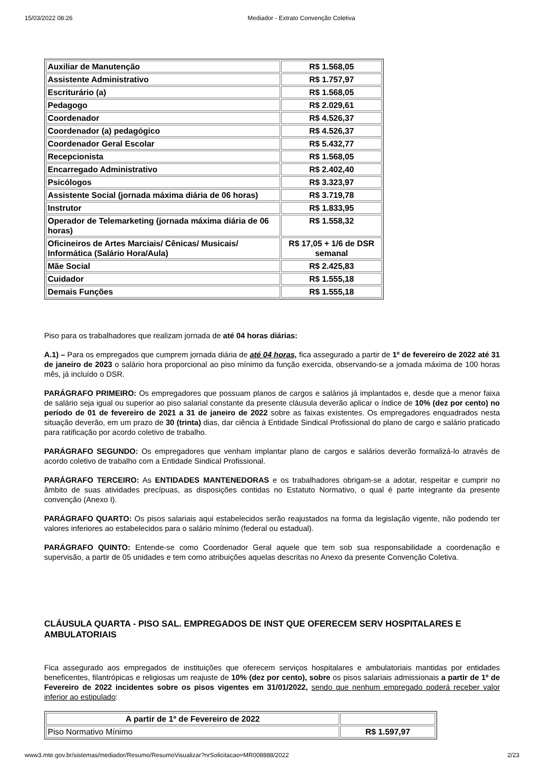15/03/2022 08:26 Mediador - Extrato Convenção Coletiva
| Auxiliar de Manutenção | R$ 1.568,05 |
| Assistente Administrativo | R$ 1.757,97 |
| Escriturário (a) | R$ 1.568,05 |
| Pedagogo | R$ 2.029,61 |
| Coordenador | R$ 4.526,37 |
| Coordenador (a) pedagógico | R$ 4.526,37 |
| Coordenador Geral Escolar | R$ 5.432,77 |
| Recepcionista | R$ 1.568,05 |
| Encarregado Administrativo | R$ 2.402,40 |
| Psicólogos | R$ 3.323,97 |
| Assistente Social (jornada máxima diária de 06 horas) | R$ 3.719,78 |
| Instrutor | R$ 1.833,95 |
| Operador de Telemarketing (jornada máxima diária de 06 horas) | R$ 1.558,32 |
| Oficineiros de Artes Marciais/ Cênicas/ Musicais/ Informática (Salário Hora/Aula) | R$ 17,05 + 1/6 de DSR semanal |
| Mãe Social | R$ 2.425,83 |
| Cuidador | R$ 1.555,18 |
| Demais Funções | R$ 1.555,18 |
Piso para os trabalhadores que realizam jornada de até 04 horas diárias:
A.1) – Para os empregados que cumprem jornada diária de até 04 horas, fica assegurado a partir de 1º de fevereiro de 2022 até 31 de janeiro de 2023 o salário hora proporcional ao piso mínimo da função exercida, observando-se a jornada máxima de 100 horas mês, já incluído o DSR.
PARÁGRAFO PRIMEIRO: Os empregadores que possuam planos de cargos e salários já implantados e, desde que a menor faixa de salário seja igual ou superior ao piso salarial constante da presente cláusula deverão aplicar o índice de 10% (dez por cento) no período de 01 de fevereiro de 2021 a 31 de janeiro de 2022 sobre as faixas existentes. Os empregadores enquadrados nesta situação deverão, em um prazo de 30 (trinta) dias, dar ciência à Entidade Sindical Profissional do plano de cargo e salário praticado para ratificação por acordo coletivo de trabalho.
PARÁGRAFO SEGUNDO: Os empregadores que venham implantar plano de cargos e salários deverão formalizá-lo através de acordo coletivo de trabalho com a Entidade Sindical Profissional.
PARÁGRAFO TERCEIRO: As ENTIDADES MANTENEDORAS e os trabalhadores obrigam-se a adotar, respeitar e cumprir no âmbito de suas atividades precípuas, as disposições contidas no Estatuto Normativo, o qual é parte integrante da presente convenção (Anexo I).
PARÁGRAFO QUARTO: Os pisos salariais aqui estabelecidos serão reajustados na forma da legislação vigente, não podendo ter valores inferiores ao estabelecidos para o salário mínimo (federal ou estadual).
PARÁGRAFO QUINTO: Entende-se como Coordenador Geral aquele que tem sob sua responsabilidade a coordenação e supervisão, a partir de 05 unidades e tem como atribuições aquelas descritas no Anexo da presente Convenção Coletiva.
CLÁUSULA QUARTA - PISO SAL. EMPREGADOS DE INST QUE OFERECEM SERV HOSPITALARES E AMBULATORIAIS
Fica assegurado aos empregados de instituições que oferecem serviços hospitalares e ambulatoriais mantidas por entidades beneficentes, filantrópicas e religiosas um reajuste de 10% (dez por cento), sobre os pisos salariais admissionais a partir de 1º de Fevereiro de 2022 incidentes sobre os pisos vigentes em 31/01/2022, sendo que nenhum empregado poderá receber valor inferior ao estipulado:
| A partir de 1º de Fevereiro de 2022 | |
| Piso Normativo Mínimo | R$ 1.597,97 |
www3.mte.gov.br/sistemas/mediador/Resumo/ResumoVisualizar?nrSolicitacao=MR008888/2022 2/23